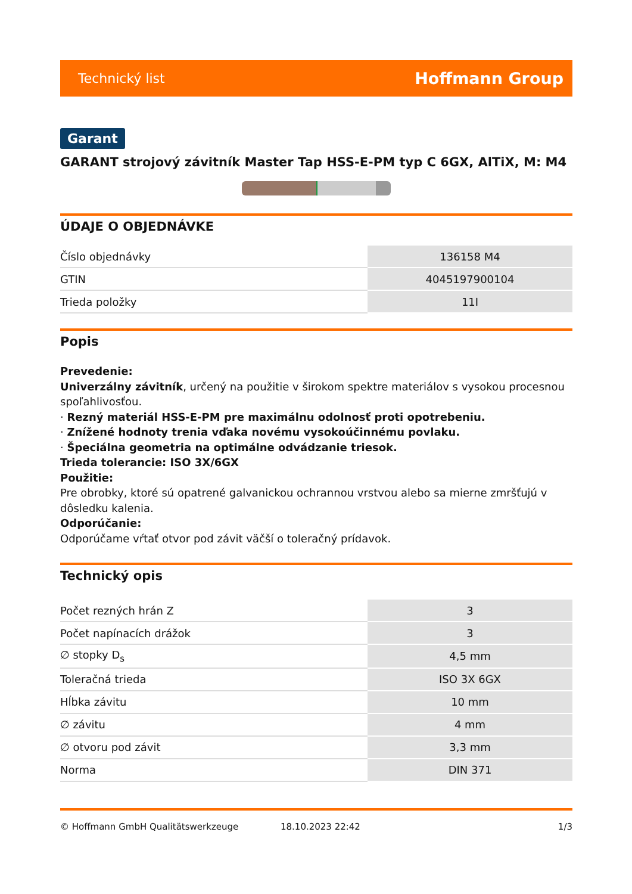Technický list Hoffmann Group
Garant
GARANT strojový závitník Master Tap HSS-E-PM typ C 6GX, AlTiX, M: M4
ÚDAJE O OBJEDNÁVKE
| Číslo objednávky | 136158 M4 |
| GTIN | 4045197900104 |
| Trieda položky | 11I |
Popis
Prevedenie:
Univerzálny závitník, určený na použitie v širokom spektre materiálov s vysokou procesnou spoľahlivosťou.
· Rezný materiál HSS-E-PM pre maximálnu odolnosť proti opotrebeniu.
· Znížené hodnoty trenia vďaka novému vysokoúčinnému povlaku.
· Špeciálna geometria na optimálne odvádzanie triesok.
Trieda tolerancie: ISO 3X/6GX
Použitie:
Pre obrobky, ktoré sú opatrené galvanickou ochrannou vrstvou alebo sa mierne zmršťujú v dôsledku kalenia.
Odporúčanie:
Odporúčame vŕtať otvor pod závit väčší o toleračný prídavok.
Technický opis
| Počet rezných hrán Z | 3 |
| Počet napínacích drážok | 3 |
| ∅ stopky D<sub>s</sub> | 4,5 mm |
| Toleračná trieda | ISO 3X 6GX |
| Hĺbka závitu | 10 mm |
| ∅ závitu | 4 mm |
| ∅ otvoru pod závit | 3,3 mm |
| Norma | DIN 371 |
© Hoffmann GmbH Qualitätswerkzeuge 18.10.2023 22:42 1/3